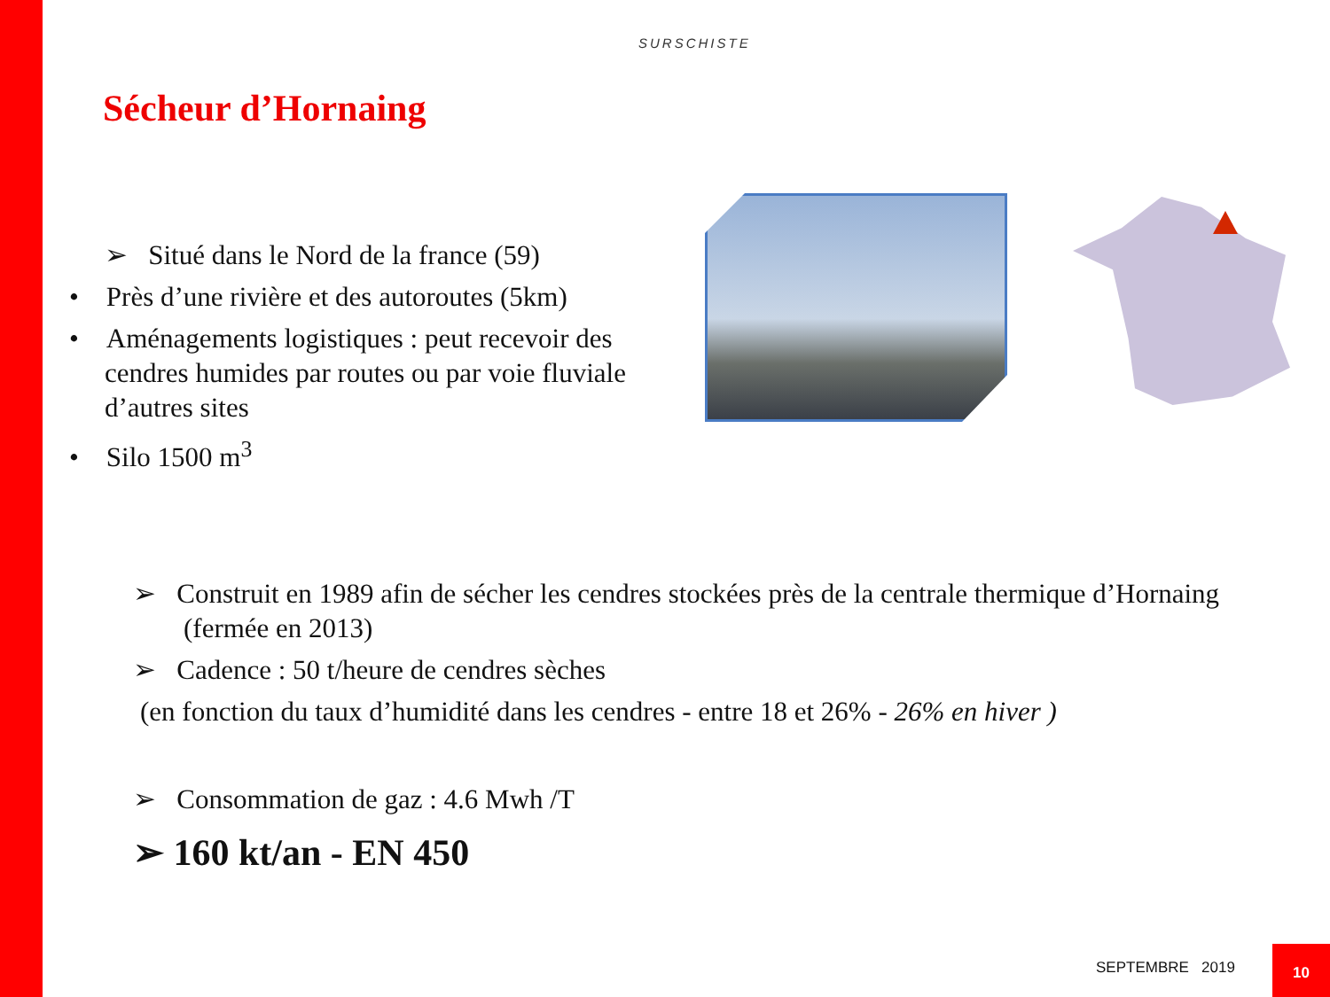SURSCHISTE
Sécheur d’Hornaing
➢ Situé dans le Nord de la france (59)
• Près d’une rivière et des autoroutes (5km)
• Aménagements logistiques : peut recevoir des cendres humides par routes ou par voie fluviale d’autres sites
• Silo 1500 m<sup>3</sup>
➢ Construit en 1989 afin de sécher les cendres stockées près de la centrale thermique d’Hornaing (fermée en 2013)
➢ Cadence : 50 t/heure de cendres sèches
(en fonction du taux d’humidité dans les cendres - entre 18 et 26% - 26% en hiver )
➢ Consommation de gaz : 4.6 Mwh /T
➢ 160 kt/an - EN 450
SEPTEMBRE 2019
10